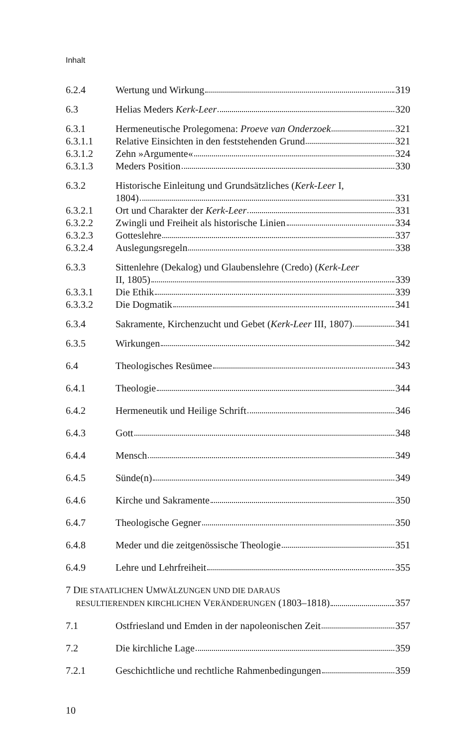Inhalt
6.2.4 Wertung und Wirkung 319
6.3 Helias Meders Kerk-Leer 320
6.3.1 Hermeneutische Prolegomena: Proeve van Onderzoek 321
6.3.1.1 Relative Einsichten in den feststehenden Grund 321
6.3.1.2 Zehn »Argumente« 324
6.3.1.3 Meders Position 330
6.3.2 Historische Einleitung und Grundsätzliches (Kerk-Leer I,
1804) 331
6.3.2.1 Ort und Charakter der Kerk-Leer 331
6.3.2.2 Zwingli und Freiheit als historische Linien 334
6.3.2.3 Gotteslehre 337
6.3.2.4 Auslegungsregeln 338
6.3.3 Sittenlehre (Dekalog) und Glaubenslehre (Credo) (Kerk-Leer
II, 1805) 339
6.3.3.1 Die Ethik 339
6.3.3.2 Die Dogmatik 341
6.3.4 Sakramente, Kirchenzucht und Gebet (Kerk-Leer III, 1807) 341
6.3.5 Wirkungen 342
6.4 Theologisches Resümee 343
6.4.1 Theologie 344
6.4.2 Hermeneutik und Heilige Schrift 346
6.4.3 Gott 348
6.4.4 Mensch 349
6.4.5 Sünde(n) 349
6.4.6 Kirche und Sakramente 350
6.4.7 Theologische Gegner 350
6.4.8 Meder und die zeitgenössische Theologie 351
6.4.9 Lehre und Lehrfreiheit 355
7 DIE STAATLICHEN UMWÄLZUNGEN UND DIE DARAUS
RESULTIERENDEN KIRCHLICHEN VERÄNDERUNGEN (1803–1818) 357
7.1 Ostfriesland und Emden in der napoleonischen Zeit 357
7.2 Die kirchliche Lage 359
7.2.1 Geschichtliche und rechtliche Rahmenbedingungen 359
10